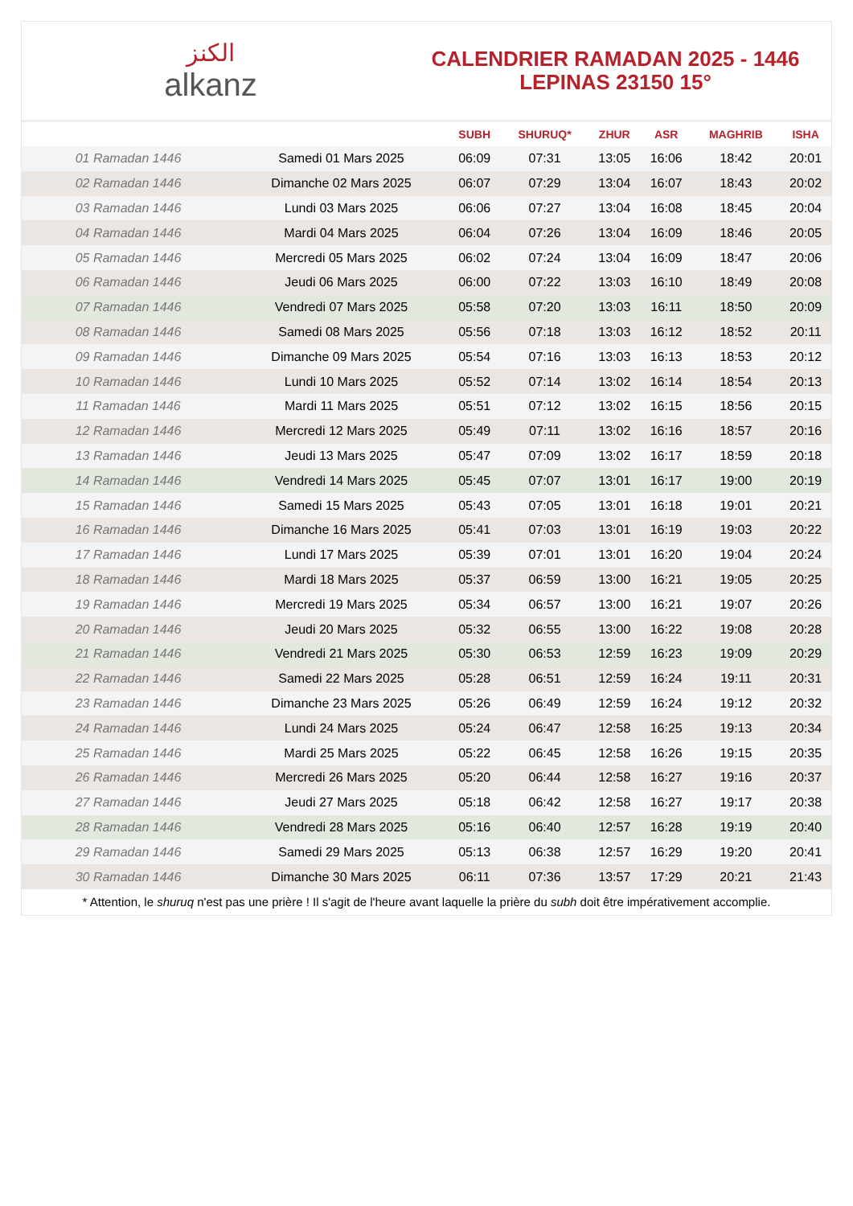الكنز
alkanz
CALENDRIER RAMADAN 2025 - 1446
LEPINAS 23150 15°
| | | SUBH | SHURUQ* | ZHUR | ASR | MAGHRIB | ISHA |
| --- | --- | --- | --- | --- | --- | --- | --- |
| 01 Ramadan 1446 | Samedi 01 Mars 2025 | 06:09 | 07:31 | 13:05 | 16:06 | 18:42 | 20:01 |
| 02 Ramadan 1446 | Dimanche 02 Mars 2025 | 06:07 | 07:29 | 13:04 | 16:07 | 18:43 | 20:02 |
| 03 Ramadan 1446 | Lundi 03 Mars 2025 | 06:06 | 07:27 | 13:04 | 16:08 | 18:45 | 20:04 |
| 04 Ramadan 1446 | Mardi 04 Mars 2025 | 06:04 | 07:26 | 13:04 | 16:09 | 18:46 | 20:05 |
| 05 Ramadan 1446 | Mercredi 05 Mars 2025 | 06:02 | 07:24 | 13:04 | 16:09 | 18:47 | 20:06 |
| 06 Ramadan 1446 | Jeudi 06 Mars 2025 | 06:00 | 07:22 | 13:03 | 16:10 | 18:49 | 20:08 |
| 07 Ramadan 1446 | Vendredi 07 Mars 2025 | 05:58 | 07:20 | 13:03 | 16:11 | 18:50 | 20:09 |
| 08 Ramadan 1446 | Samedi 08 Mars 2025 | 05:56 | 07:18 | 13:03 | 16:12 | 18:52 | 20:11 |
| 09 Ramadan 1446 | Dimanche 09 Mars 2025 | 05:54 | 07:16 | 13:03 | 16:13 | 18:53 | 20:12 |
| 10 Ramadan 1446 | Lundi 10 Mars 2025 | 05:52 | 07:14 | 13:02 | 16:14 | 18:54 | 20:13 |
| 11 Ramadan 1446 | Mardi 11 Mars 2025 | 05:51 | 07:12 | 13:02 | 16:15 | 18:56 | 20:15 |
| 12 Ramadan 1446 | Mercredi 12 Mars 2025 | 05:49 | 07:11 | 13:02 | 16:16 | 18:57 | 20:16 |
| 13 Ramadan 1446 | Jeudi 13 Mars 2025 | 05:47 | 07:09 | 13:02 | 16:17 | 18:59 | 20:18 |
| 14 Ramadan 1446 | Vendredi 14 Mars 2025 | 05:45 | 07:07 | 13:01 | 16:17 | 19:00 | 20:19 |
| 15 Ramadan 1446 | Samedi 15 Mars 2025 | 05:43 | 07:05 | 13:01 | 16:18 | 19:01 | 20:21 |
| 16 Ramadan 1446 | Dimanche 16 Mars 2025 | 05:41 | 07:03 | 13:01 | 16:19 | 19:03 | 20:22 |
| 17 Ramadan 1446 | Lundi 17 Mars 2025 | 05:39 | 07:01 | 13:01 | 16:20 | 19:04 | 20:24 |
| 18 Ramadan 1446 | Mardi 18 Mars 2025 | 05:37 | 06:59 | 13:00 | 16:21 | 19:05 | 20:25 |
| 19 Ramadan 1446 | Mercredi 19 Mars 2025 | 05:34 | 06:57 | 13:00 | 16:21 | 19:07 | 20:26 |
| 20 Ramadan 1446 | Jeudi 20 Mars 2025 | 05:32 | 06:55 | 13:00 | 16:22 | 19:08 | 20:28 |
| 21 Ramadan 1446 | Vendredi 21 Mars 2025 | 05:30 | 06:53 | 12:59 | 16:23 | 19:09 | 20:29 |
| 22 Ramadan 1446 | Samedi 22 Mars 2025 | 05:28 | 06:51 | 12:59 | 16:24 | 19:11 | 20:31 |
| 23 Ramadan 1446 | Dimanche 23 Mars 2025 | 05:26 | 06:49 | 12:59 | 16:24 | 19:12 | 20:32 |
| 24 Ramadan 1446 | Lundi 24 Mars 2025 | 05:24 | 06:47 | 12:58 | 16:25 | 19:13 | 20:34 |
| 25 Ramadan 1446 | Mardi 25 Mars 2025 | 05:22 | 06:45 | 12:58 | 16:26 | 19:15 | 20:35 |
| 26 Ramadan 1446 | Mercredi 26 Mars 2025 | 05:20 | 06:44 | 12:58 | 16:27 | 19:16 | 20:37 |
| 27 Ramadan 1446 | Jeudi 27 Mars 2025 | 05:18 | 06:42 | 12:58 | 16:27 | 19:17 | 20:38 |
| 28 Ramadan 1446 | Vendredi 28 Mars 2025 | 05:16 | 06:40 | 12:57 | 16:28 | 19:19 | 20:40 |
| 29 Ramadan 1446 | Samedi 29 Mars 2025 | 05:13 | 06:38 | 12:57 | 16:29 | 19:20 | 20:41 |
| 30 Ramadan 1446 | Dimanche 30 Mars 2025 | 06:11 | 07:36 | 13:57 | 17:29 | 20:21 | 21:43 |
* Attention, le shuruq n'est pas une prière ! Il s'agit de l'heure avant laquelle la prière du subh doit être impérativement accomplie.